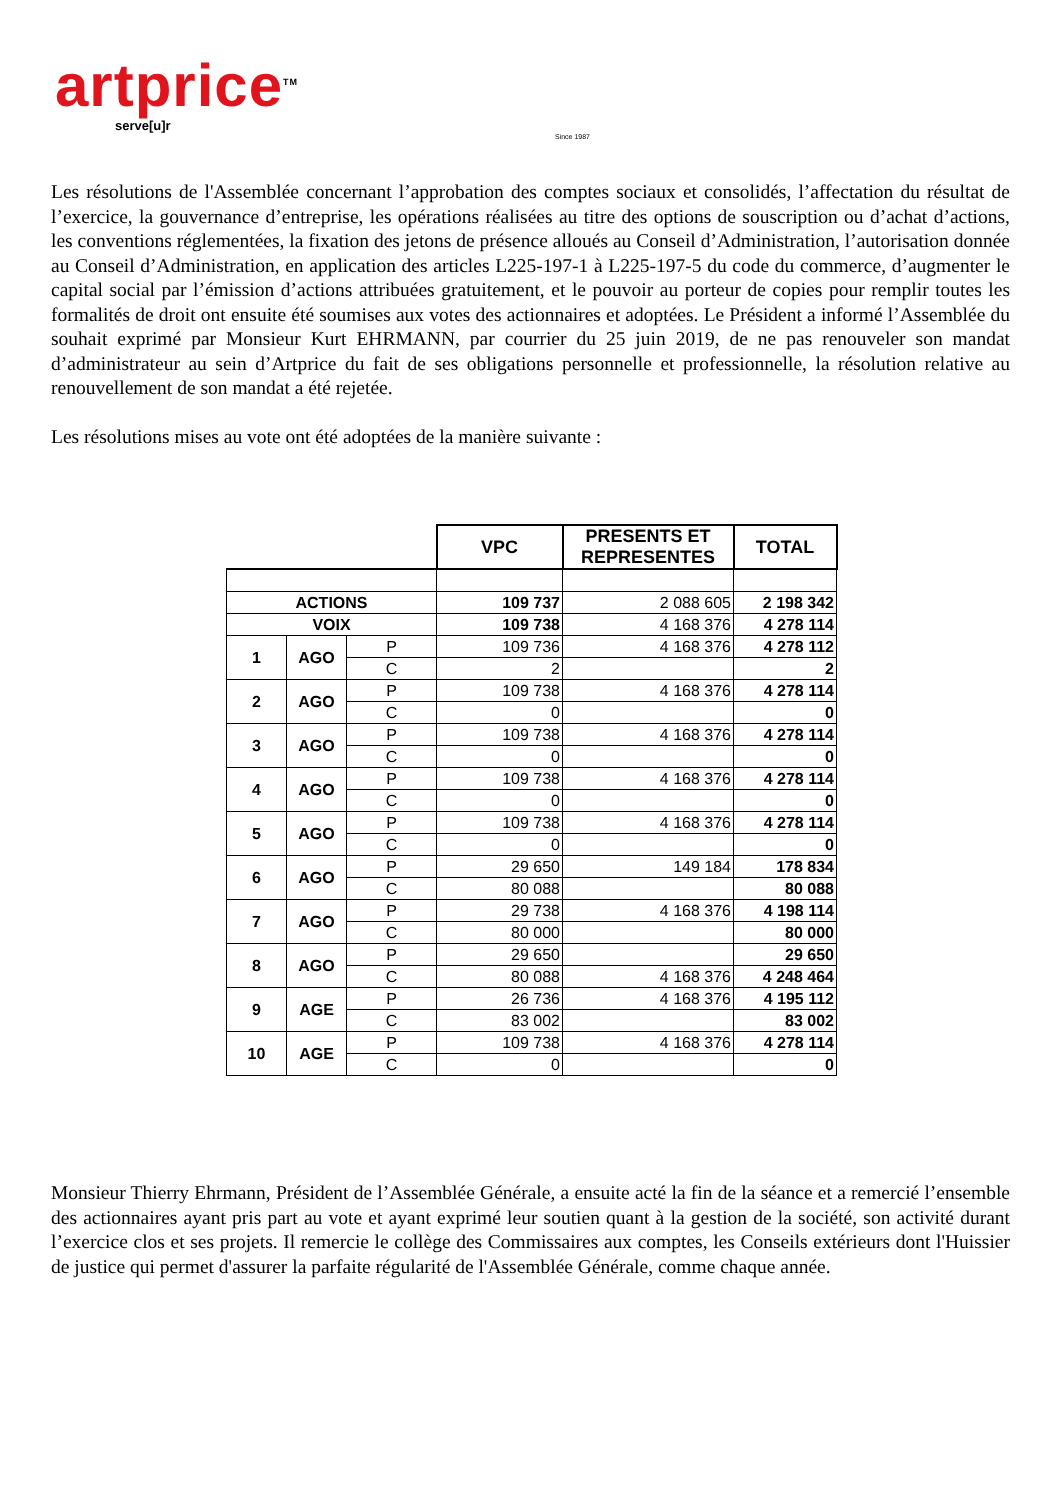artprice<sup>TM</sup>
serve[u]r
Since 1987
Les résolutions de l'Assemblée concernant l’approbation des comptes sociaux et consolidés, l’affectation du résultat de l’exercice, la gouvernance d’entreprise, les opérations réalisées au titre des options de souscription ou d’achat d’actions, les conventions réglementées, la fixation des jetons de présence alloués au Conseil d’Administration, l’autorisation donnée au Conseil d’Administration, en application des articles L225-197-1 à L225-197-5 du code du commerce, d’augmenter le capital social par l’émission d’actions attribuées gratuitement, et le pouvoir au porteur de copies pour remplir toutes les formalités de droit ont ensuite été soumises aux votes des actionnaires et adoptées. Le Président a informé l’Assemblée du souhait exprimé par Monsieur Kurt EHRMANN, par courrier du 25 juin 2019, de ne pas renouveler son mandat d’administrateur au sein d’Artprice du fait de ses obligations personnelle et professionnelle, la résolution relative au renouvellement de son mandat a été rejetée.
Les résolutions mises au vote ont été adoptées de la manière suivante :
| | | | VPC | PRESENTS ET REPRESENTES | TOTAL |
| ACTIONS | | | 109 737 | 2 088 605 | 2 198 342 |
| VOIX | | | 109 738 | 4 168 376 | 4 278 114 |
| 1 | AGO | P | 109 736 | 4 168 376 | 4 278 112 |
| | | C | 2 | | 2 |
| 2 | AGO | P | 109 738 | 4 168 376 | 4 278 114 |
| | | C | 0 | | 0 |
| 3 | AGO | P | 109 738 | 4 168 376 | 4 278 114 |
| | | C | 0 | | 0 |
| 4 | AGO | P | 109 738 | 4 168 376 | 4 278 114 |
| | | C | 0 | | 0 |
| 5 | AGO | P | 109 738 | 4 168 376 | 4 278 114 |
| | | C | 0 | | 0 |
| 6 | AGO | P | 29 650 | 149 184 | 178 834 |
| | | C | 80 088 | | 80 088 |
| 7 | AGO | P | 29 738 | 4 168 376 | 4 198 114 |
| | | C | 80 000 | | 80 000 |
| 8 | AGO | P | 29 650 | | 29 650 |
| | | C | 80 088 | 4 168 376 | 4 248 464 |
| 9 | AGE | P | 26 736 | 4 168 376 | 4 195 112 |
| | | C | 83 002 | | 83 002 |
| 10 | AGE | P | 109 738 | 4 168 376 | 4 278 114 |
| | | C | 0 | | 0 |
Monsieur Thierry Ehrmann, Président de l’Assemblée Générale, a ensuite acté la fin de la séance et a remercié l’ensemble des actionnaires ayant pris part au vote et ayant exprimé leur soutien quant à la gestion de la société, son activité durant l’exercice clos et ses projets. Il remercie le collège des Commissaires aux comptes, les Conseils extérieurs dont l'Huissier de justice qui permet d'assurer la parfaite régularité de l'Assemblée Générale, comme chaque année.